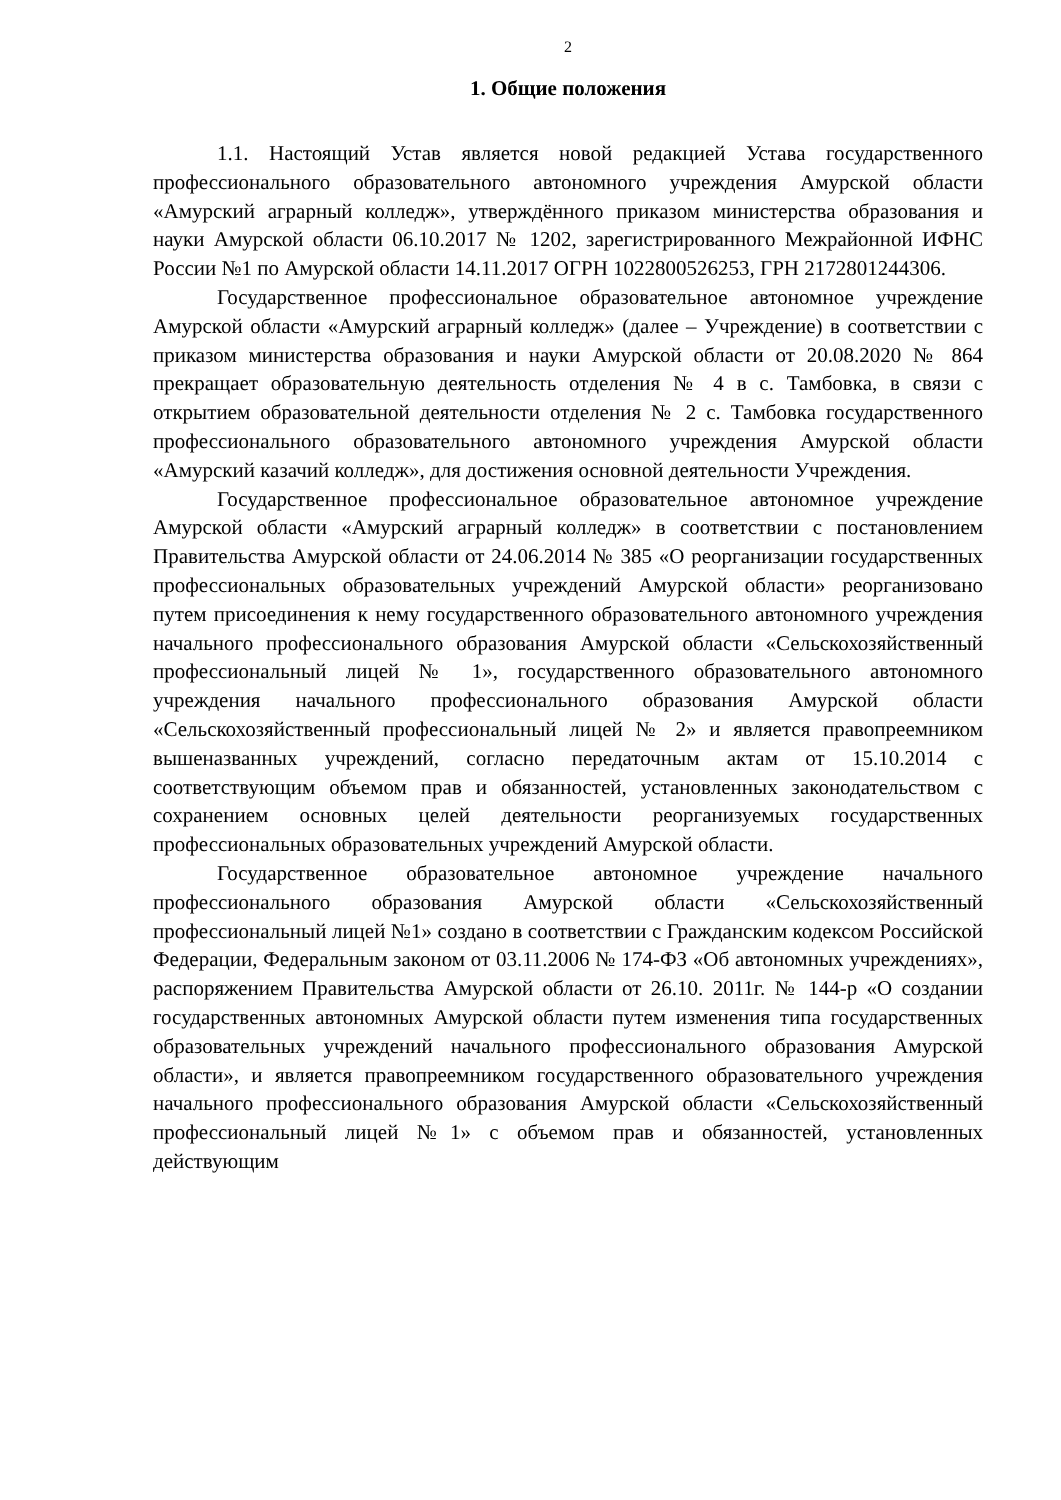2
1. Общие положения
1.1. Настоящий Устав является новой редакцией Устава государственного профессионального образовательного автономного учреждения Амурской области «Амурский аграрный колледж», утверждённого приказом министерства образования и науки Амурской области 06.10.2017 № 1202, зарегистрированного Межрайонной ИФНС России №1 по Амурской области 14.11.2017 ОГРН 1022800526253, ГРН 2172801244306.
Государственное профессиональное образовательное автономное учреждение Амурской области «Амурский аграрный колледж» (далее – Учреждение) в соответствии с приказом министерства образования и науки Амурской области от 20.08.2020 № 864 прекращает образовательную деятельность отделения № 4 в с. Тамбовка, в связи с открытием образовательной деятельности отделения № 2 с. Тамбовка государственного профессионального образовательного автономного учреждения Амурской области «Амурский казачий колледж», для достижения основной деятельности Учреждения.
Государственное профессиональное образовательное автономное учреждение Амурской области «Амурский аграрный колледж» в соответствии с постановлением Правительства Амурской области от 24.06.2014 № 385 «О реорганизации государственных профессиональных образовательных учреждений Амурской области» реорганизовано путем присоединения к нему государственного образовательного автономного учреждения начального профессионального образования Амурской области «Сельскохозяйственный профессиональный лицей № 1», государственного образовательного автономного учреждения начального профессионального образования Амурской области «Сельскохозяйственный профессиональный лицей № 2» и является правопреемником вышеназванных учреждений, согласно передаточным актам от 15.10.2014 с соответствующим объемом прав и обязанностей, установленных законодательством с сохранением основных целей деятельности реорганизуемых государственных профессиональных образовательных учреждений Амурской области.
Государственное образовательное автономное учреждение начального профессионального образования Амурской области «Сельскохозяйственный профессиональный лицей №1» создано в соответствии с Гражданским кодексом Российской Федерации, Федеральным законом от 03.11.2006 № 174-ФЗ «Об автономных учреждениях», распоряжением Правительства Амурской области от 26.10. 2011г. № 144-р «О создании государственных автономных Амурской области путем изменения типа государственных образовательных учреждений начального профессионального образования Амурской области», и является правопреемником государственного образовательного учреждения начального профессионального образования Амурской области «Сельскохозяйственный профессиональный лицей №1» с объемом прав и обязанностей, установленных действующим